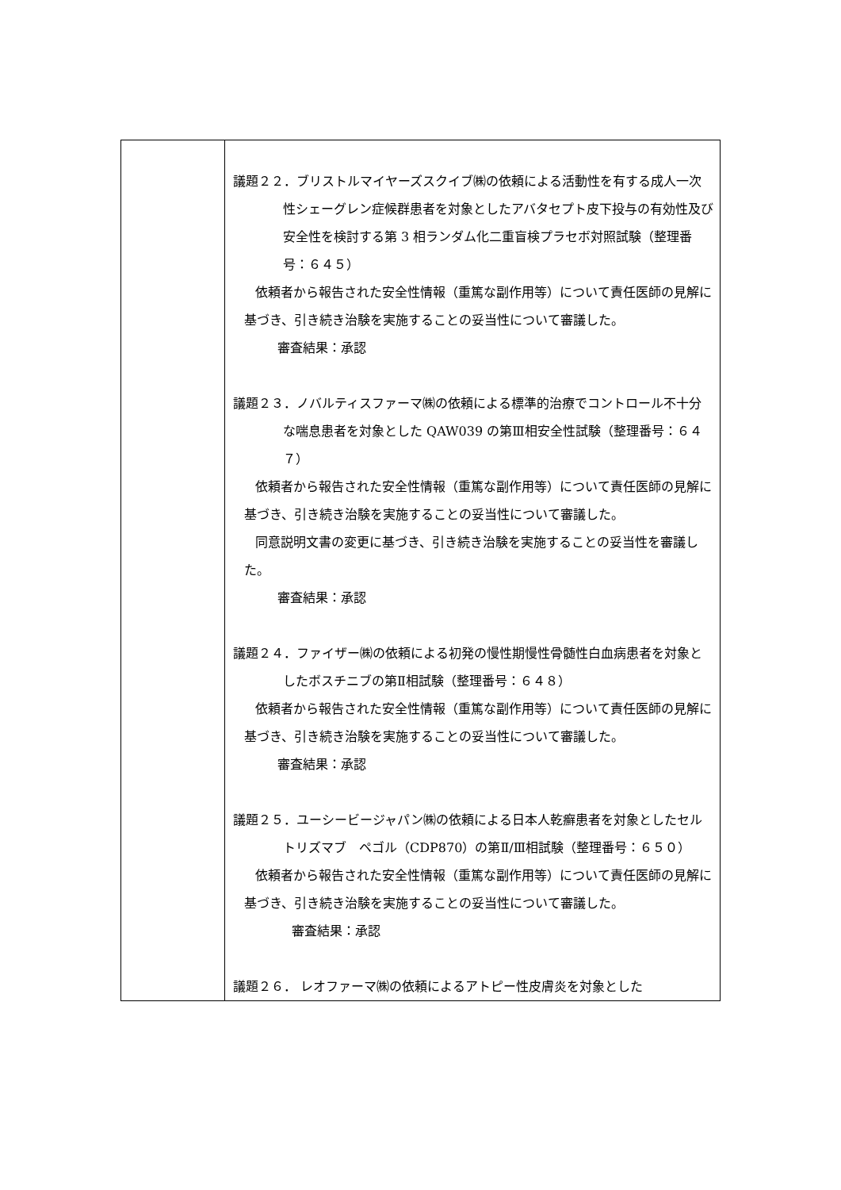| | 議題２２．ブリストルマイヤーズスクイブ㈱の依頼による活動性を有する成人一次性シェーグレン症候群患者を対象としたアバタセプト皮下投与の有効性及び安全性を検討する第 3 相ランダム化二重盲検プラセボ対照試験（整理番号：６４５） 依頼者から報告された安全性情報（重篤な副作用等）について責任医師の見解に基づき、引き続き治験を実施することの妥当性について審議した。 審査結果：承認 議題２３．ノバルティスファーマ㈱の依頼による標準的治療でコントロール不十分な喘息患者を対象とした QAW039 の第Ⅲ相安全性試験（整理番号：６４７） 依頼者から報告された安全性情報（重篤な副作用等）について責任医師の見解に基づき、引き続き治験を実施することの妥当性について審議した。 同意説明文書の変更に基づき、引き続き治験を実施することの妥当性を審議した。 審査結果：承認 議題２４．ファイザー㈱の依頼による初発の慢性期慢性骨髄性白血病患者を対象としたボスチニブの第Ⅱ相試験（整理番号：６４８） 依頼者から報告された安全性情報（重篤な副作用等）について責任医師の見解に基づき、引き続き治験を実施することの妥当性について審議した。 審査結果：承認 議題２５．ユーシービージャパン㈱の依頼による日本人乾癬患者を対象としたセルトリズマブ ペゴル（CDP870）の第Ⅱ/Ⅲ相試験（整理番号：６５０） 依頼者から報告された安全性情報（重篤な副作用等）について責任医師の見解に基づき、引き続き治験を実施することの妥当性について審議した。 審査結果：承認 議題２６． レオファーマ㈱の依頼によるアトピー性皮膚炎を対象とした |